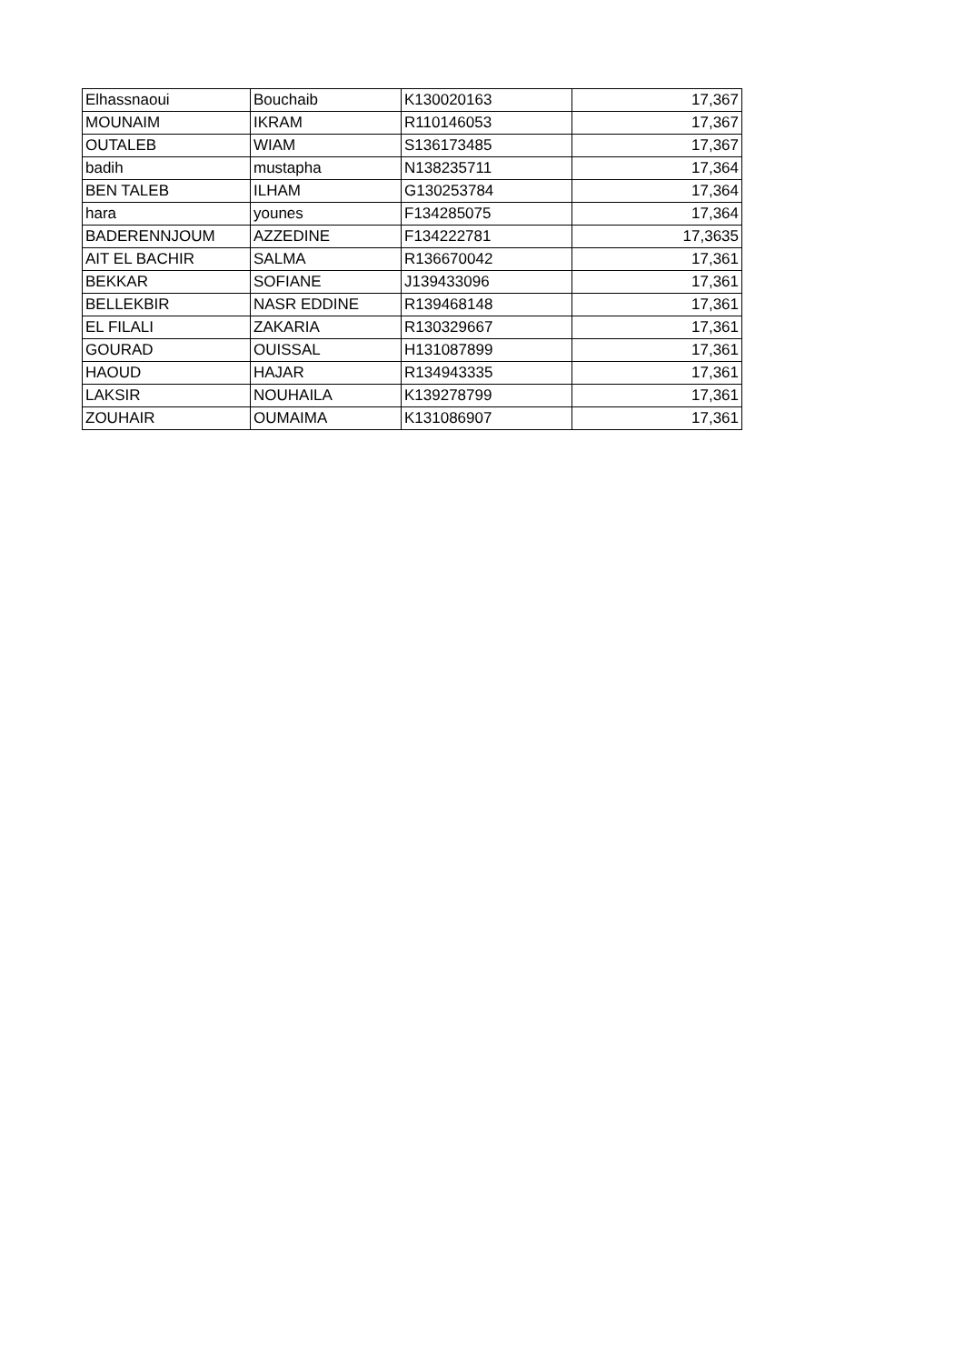| Elhassnaoui | Bouchaib | K130020163 | 17,367 |
| MOUNAIM | IKRAM | R110146053 | 17,367 |
| OUTALEB | WIAM | S136173485 | 17,367 |
| badih | mustapha | N138235711 | 17,364 |
| BEN TALEB | ILHAM | G130253784 | 17,364 |
| hara | younes | F134285075 | 17,364 |
| BADERENNJOUM | AZZEDINE | F134222781 | 17,3635 |
| AIT EL BACHIR | SALMA | R136670042 | 17,361 |
| BEKKAR | SOFIANE | J139433096 | 17,361 |
| BELLEKBIR | NASR EDDINE | R139468148 | 17,361 |
| EL FILALI | ZAKARIA | R130329667 | 17,361 |
| GOURAD | OUISSAL | H131087899 | 17,361 |
| HAOUD | HAJAR | R134943335 | 17,361 |
| LAKSIR | NOUHAILA | K139278799 | 17,361 |
| ZOUHAIR | OUMAIMA | K131086907 | 17,361 |